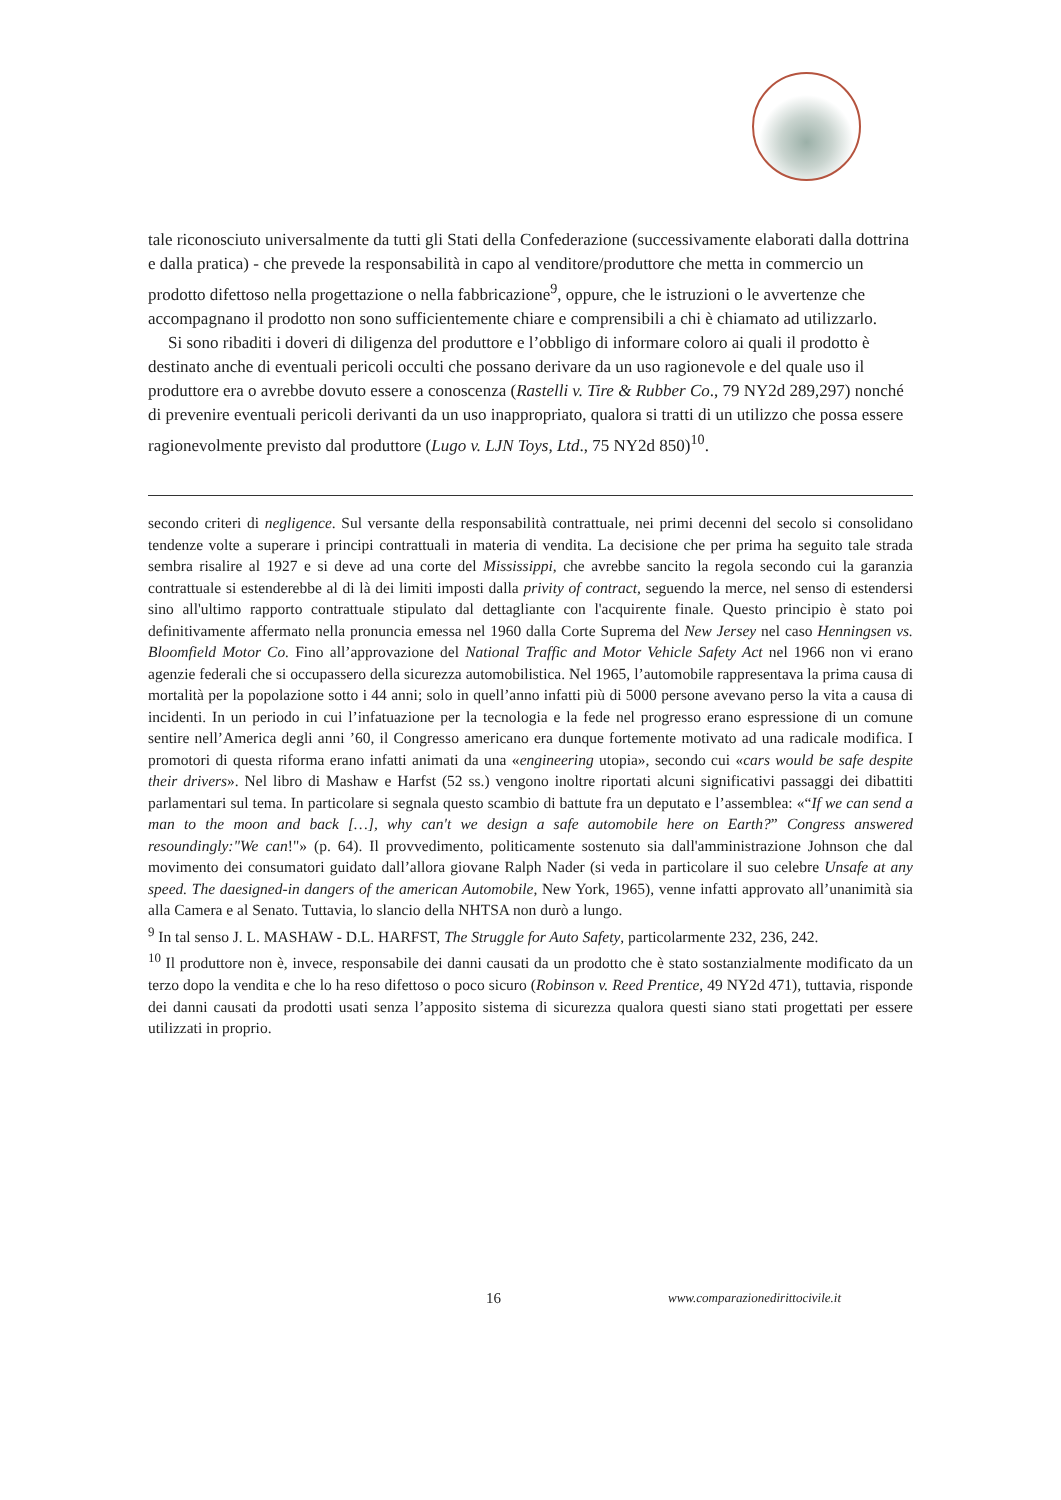tale riconosciuto universalmente da tutti gli Stati della Confederazione (successivamente elaborati dalla dottrina e dalla pratica) - che prevede la responsabilità in capo al venditore/produttore che metta in commercio un prodotto difettoso nella progettazione o nella fabbricazione<sup>9</sup>, oppure, che le istruzioni o le avvertenze che accompagnano il prodotto non sono sufficientemente chiare e comprensibili a chi è chiamato ad utilizzarlo.
Si sono ribaditi i doveri di diligenza del produttore e l’obbligo di informare coloro ai quali il prodotto è destinato anche di eventuali pericoli occulti che possano derivare da un uso ragionevole e del quale uso il produttore era o avrebbe dovuto essere a conoscenza (Rastelli v. Tire & Rubber Co., 79 NY2d 289,297) nonché di prevenire eventuali pericoli derivanti da un uso inappropriato, qualora si tratti di un utilizzo che possa essere ragionevolmente previsto dal produttore (Lugo v. LJN Toys, Ltd., 75 NY2d 850)<sup>10</sup>.
secondo criteri di negligence. Sul versante della responsabilità contrattuale, nei primi decenni del secolo si consolidano tendenze volte a superare i principi contrattuali in materia di vendita. La decisione che per prima ha seguito tale strada sembra risalire al 1927 e si deve ad una corte del Mississippi, che avrebbe sancito la regola secondo cui la garanzia contrattuale si estenderebbe al di là dei limiti imposti dalla privity of contract, seguendo la merce, nel senso di estendersi sino all'ultimo rapporto contrattuale stipulato dal dettagliante con l'acquirente finale. Questo principio è stato poi definitivamente affermato nella pronuncia emessa nel 1960 dalla Corte Suprema del New Jersey nel caso Henningsen vs. Bloomfield Motor Co. Fino all’approvazione del National Traffic and Motor Vehicle Safety Act nel 1966 non vi erano agenzie federali che si occupassero della sicurezza automobilistica. Nel 1965, l’automobile rappresentava la prima causa di mortalità per la popolazione sotto i 44 anni; solo in quell’anno infatti più di 5000 persone avevano perso la vita a causa di incidenti. In un periodo in cui l’infatuazione per la tecnologia e la fede nel progresso erano espressione di un comune sentire nell’America degli anni ’60, il Congresso americano era dunque fortemente motivato ad una radicale modifica. I promotori di questa riforma erano infatti animati da una «engineering utopia», secondo cui «cars would be safe despite their drivers». Nel libro di Mashaw e Harfst (52 ss.) vengono inoltre riportati alcuni significativi passaggi dei dibattiti parlamentari sul tema. In particolare si segnala questo scambio di battute fra un deputato e l’assemblea: «“If we can send a man to the moon and back […], why can't we design a safe automobile here on Earth?” Congress answered resoundingly:"We can!"» (p. 64). Il provvedimento, politicamente sostenuto sia dall'amministrazione Johnson che dal movimento dei consumatori guidato dall’allora giovane Ralph Nader (si veda in particolare il suo celebre Unsafe at any speed. The daesigned-in dangers of the american Automobile, New York, 1965), venne infatti approvato all’unanimità sia alla Camera e al Senato. Tuttavia, lo slancio della NHTSA non durò a lungo.
<sup>9</sup> In tal senso J. L. MASHAW - D.L. HARFST, The Struggle for Auto Safety, particolarmente 232, 236, 242.
<sup>10</sup> Il produttore non è, invece, responsabile dei danni causati da un prodotto che è stato sostanzialmente modificato da un terzo dopo la vendita e che lo ha reso difettoso o poco sicuro (Robinson v. Reed Prentice, 49 NY2d 471), tuttavia, risponde dei danni causati da prodotti usati senza l’apposito sistema di sicurezza qualora questi siano stati progettati per essere utilizzati in proprio.
16 www.comparazionedirittocivile.it